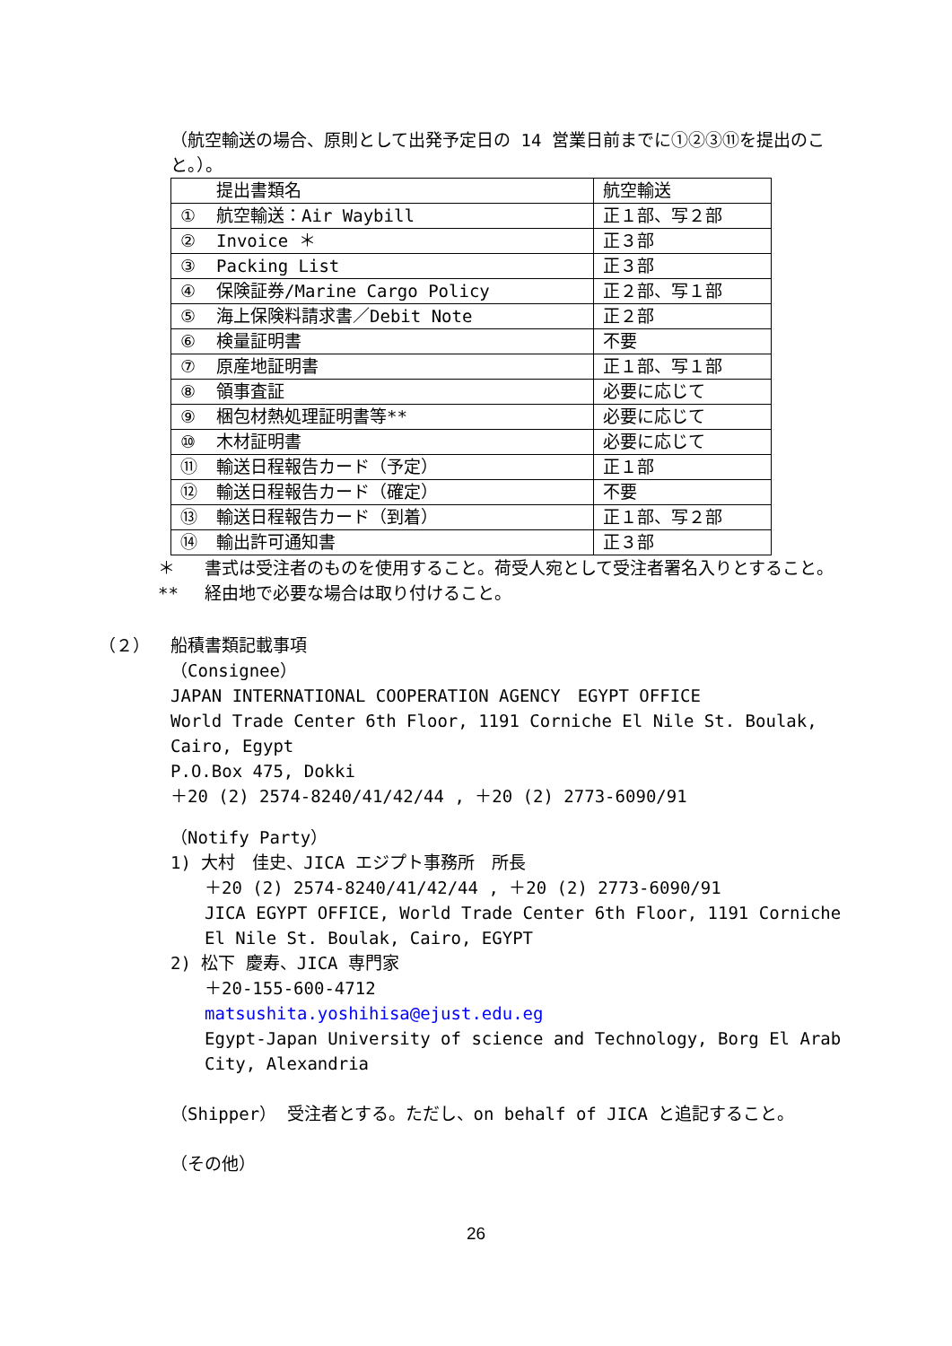（航空輸送の場合、原則として出発予定日の 14 営業日前までに①②③⑪を提出のこと。）。
| 提出書類名 | 航空輸送 |
| --- | --- |
| ① 航空輸送：Air Waybill | 正１部、写２部 |
| ② Invoice ＊ | 正３部 |
| ③ Packing List | 正３部 |
| ④ 保険証券/Marine Cargo Policy | 正２部、写１部 |
| ⑤ 海上保険料請求書／Debit Note | 正２部 |
| ⑥ 検量証明書 | 不要 |
| ⑦ 原産地証明書 | 正１部、写１部 |
| ⑧ 領事査証 | 必要に応じて |
| ⑨ 梱包材熱処理証明書等** | 必要に応じて |
| ⑩ 木材証明書 | 必要に応じて |
| ⑪ 輸送日程報告カード（予定） | 正１部 |
| ⑫ 輸送日程報告カード（確定） | 不要 |
| ⑬ 輸送日程報告カード（到着） | 正１部、写２部 |
| ⑭ 輸出許可通知書 | 正３部 |
＊ 書式は受注者のものを使用すること。荷受人宛として受注者署名入りとすること。
** 経由地で必要な場合は取り付けること。
（２） 船積書類記載事項
（Consignee）
JAPAN INTERNATIONAL COOPERATION AGENCY　EGYPT OFFICE
World Trade Center 6th Floor, 1191 Corniche El Nile St. Boulak, Cairo, Egypt
P.O.Box 475, Dokki
＋20 (2) 2574-8240/41/42/44 , ＋20 (2) 2773-6090/91
（Notify Party）
1) 大村　佳史、JICA エジプト事務所　所長
＋20 (2) 2574-8240/41/42/44 , ＋20 (2) 2773-6090/91
JICA EGYPT OFFICE, World Trade Center 6th Floor, 1191 Corniche El Nile St. Boulak, Cairo, EGYPT
2) 松下 慶寿、JICA 専門家
＋20-155-600-4712
matsushita.yoshihisa@ejust.edu.eg
Egypt-Japan University of science and Technology, Borg El Arab City, Alexandria
（Shipper） 受注者とする。ただし、on behalf of JICA と追記すること。
（その他）
26